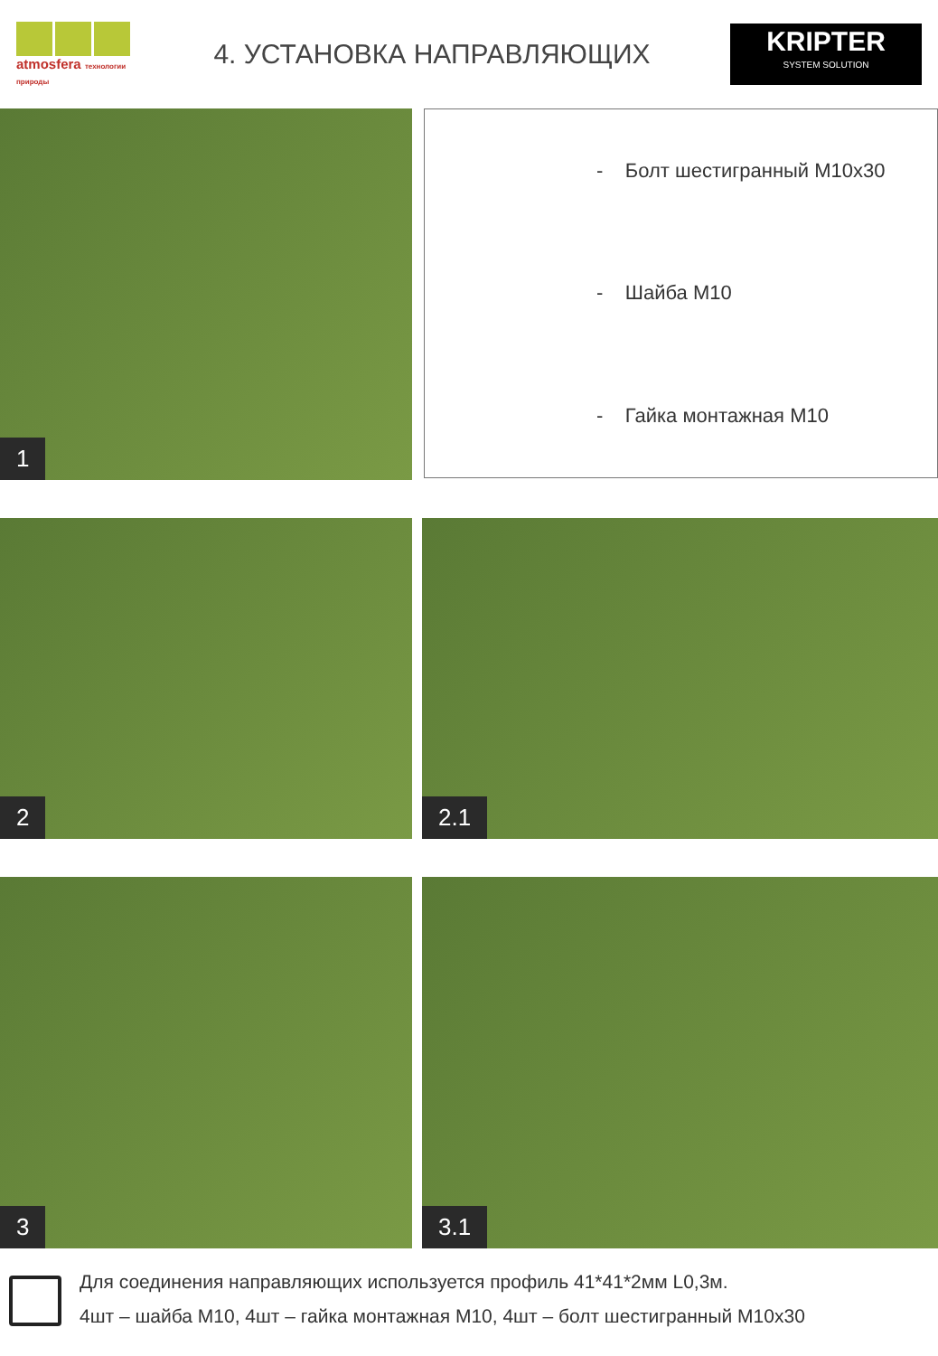atmosfera технологии природы
4. УСТАНОВКА НАПРАВЛЯЮЩИХ
KRIPTER
SYSTEM SOLUTION
1
- Болт шестигранный М10х30
- Шайба М10
- Гайка монтажная М10
2
2.1
3
3.1
Для соединения направляющих используется профиль 41*41*2мм L0,3м.
4шт – шайба М10, 4шт – гайка монтажная М10, 4шт – болт шестигранный М10х30